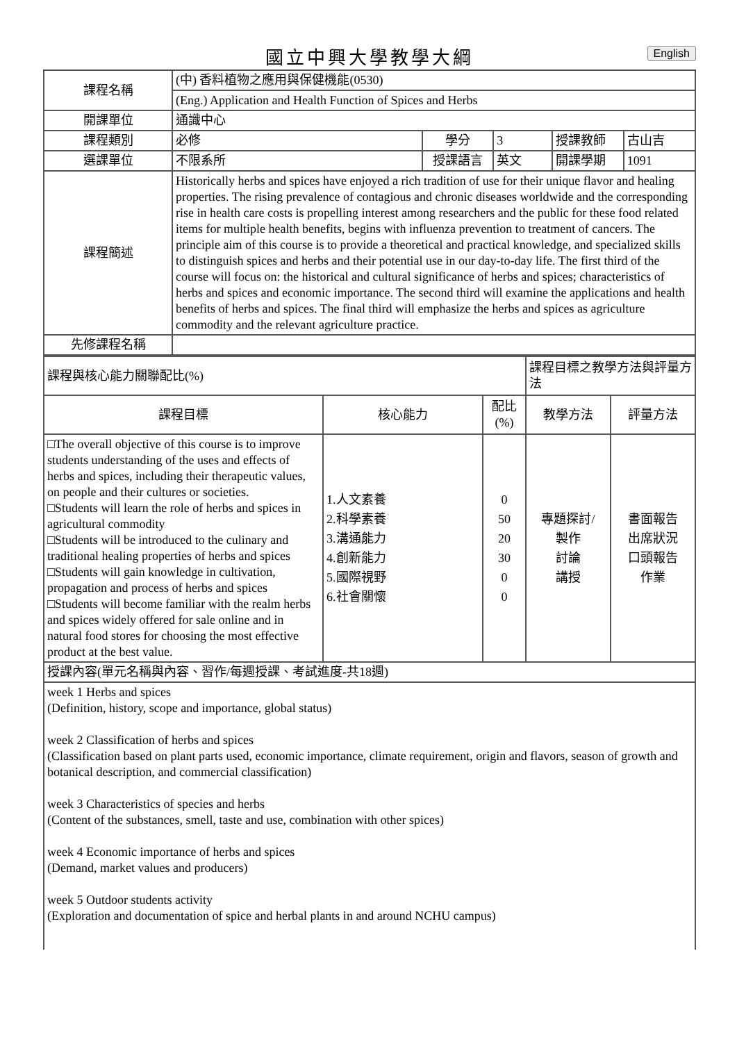國立中興大學教學大綱 English
| 課程名稱 | (中) 香料植物之應用與保健機能(0530) | | | | |
| | (Eng.) Application and Health Function of Spices and Herbs | | | | |
| 開課單位 | 通識中心 | | | | |
| 課程類別 | 必修 | 學分 | 3 | 授課教師 | 古山吉 |
| 選課單位 | 不限系所 | 授課語言 | 英文 | 開課學期 | 1091 |
| 課程簡述 | Historically herbs and spices have enjoyed a rich tradition of use for their unique flavor and healing properties. The rising prevalence of contagious and chronic diseases worldwide and the corresponding rise in health care costs is propelling interest among researchers and the public for these food related items for multiple health benefits, begins with influenza prevention to treatment of cancers. The principle aim of this course is to provide a theoretical and practical knowledge, and specialized skills to distinguish spices and herbs and their potential use in our day-to-day life. The first third of the course will focus on: the historical and cultural significance of herbs and spices; characteristics of herbs and spices and economic importance. The second third will examine the applications and health benefits of herbs and spices. The final third will emphasize the herbs and spices as agriculture commodity and the relevant agriculture practice. | | | | |
| 先修課程名稱 | | | | | |
| 課程與核心能力關聯配比(%) | | | 課程目標之教學方法與評量方法 | |
| 課程目標 | 核心能力 | 配比 (%) | 教學方法 | 評量方法 |
| □The overall objective of this course is to improve students understanding of the uses and effects of herbs and spices, including their therapeutic values, on people and their cultures or societies. □Students will learn the role of herbs and spices in agricultural commodity □Students will be introduced to the culinary and traditional healing properties of herbs and spices □Students will gain knowledge in cultivation, propagation and process of herbs and spices □Students will become familiar with the realm herbs and spices widely offered for sale online and in natural food stores for choosing the most effective product at the best value. | 1.人文素養 2.科學素養 3.溝通能力 4.創新能力 5.國際視野 6.社會關懷 | 0 50 20 30 0 0 | 專題探討/ 製作 討論 講授 | 書面報告 出席狀況 口頭報告 作業 |
| 授課內容(單元名稱與內容、習作/每週授課、考試進度-共18週) | | | | |
| week 1 Herbs and spices (Definition, history, scope and importance, global status) week 2 Classification of herbs and spices (Classification based on plant parts used, economic importance, climate requirement, origin and flavors, season of growth and botanical description, and commercial classification) week 3 Characteristics of species and herbs (Content of the substances, smell, taste and use, combination with other spices) week 4 Economic importance of herbs and spices (Demand, market values and producers) week 5 Outdoor students activity (Exploration and documentation of spice and herbal plants in and around NCHU campus) | | | | |